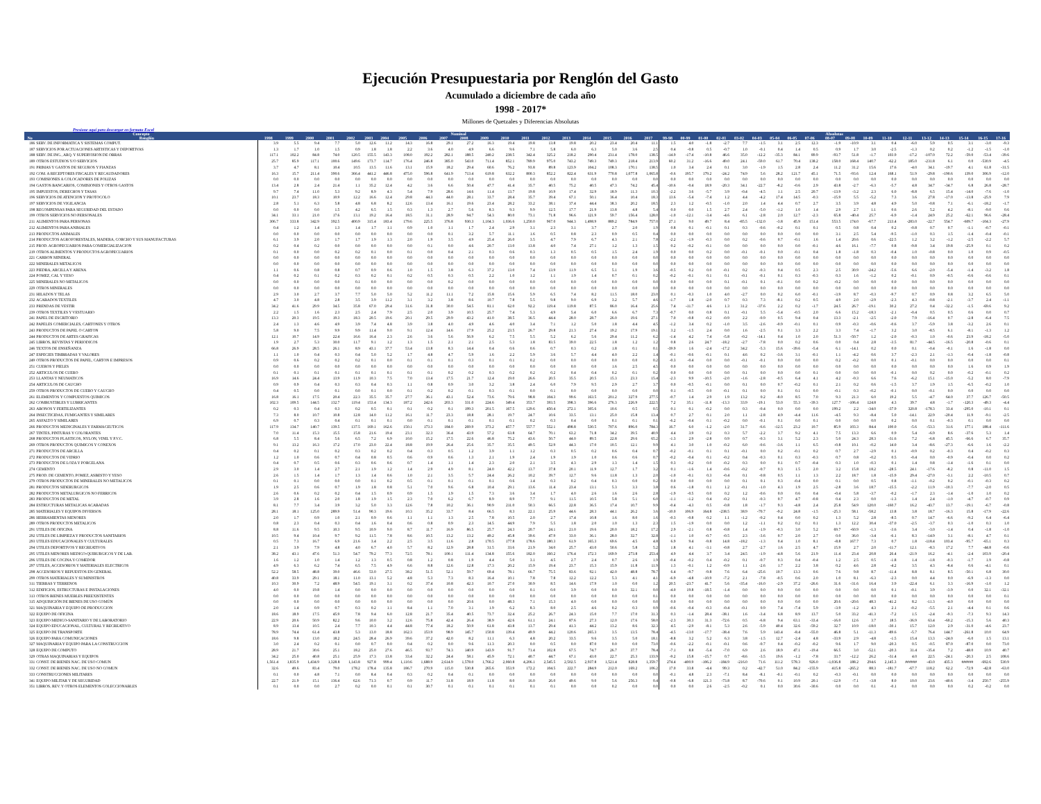Ejecución Presupuestaria por Renglón del Gasto
Acumulado a diciembre de cada año
1998 - 2017*
Millones de Quetzales y Diferencias Absolutas
Presione aquí para descargar en formato Excel
| Concepto | | Nominal | | | | | | | | | | | | | | | | | | | | Absolutas | | | | | | | | | | | | | | | | | | |
| --- | --- | --- | --- | --- | --- | --- | --- | --- | --- | --- | --- | --- | --- | --- | --- | --- | --- | --- | --- | --- | --- | --- | --- | --- | --- | --- | --- | --- | --- | --- | --- | --- | --- | --- | --- | --- | --- | --- | --- | --- |
| No | Renglón | 1998 | 1999 | 2000 | 2001 | 2002 | 2003 | 2004 | 2005 | 2006 | 2007 | 2008 | 2009 | 2010 | 2011 | 2012 | 2013 | 2014 | 2015 | 2016 | 2017 | 99-98 | 00-99 | 01-00 | 02-01 | 03-02 | 04-03 | 05-04 | 06-05 | 07-06 | 08-07 | 09-08 | 10-09 | 11-10 | 12-11 | 13-12 | 14-13 | 15-14 | 16-15 | 17-16 |
| 186 | SERV. DE INFORMATICA Y SISTEMAS COMPUT. | 3.9 | 5.5 | 9.4 | 7.7 | 5.0 | 12.6 | 11.2 | 14.3 | 16.8 | 29.1 | 27.2 | 16.3 | 19.4 | 19.8 | 13.8 | 19.8 | 20.2 | 23.4 | 20.4 | 11.1 | 1.5 | 4.0 | -1.8 | -2.7 | 7.7 | -1.5 | 3.1 | 2.5 | 12.3 | -1.9 | -10.9 | 3.1 | 0.4 | -6.0 | 5.9 | 0.5 | 3.1 | -3.0 | -9.3 |
| 187 | SERVICIOS POR ACTUACIONES ARTISTICAS Y DEPORTIVAS | 1.3 | 1.7 | 1.0 | 1.5 | 0.9 | 1.8 | 1.8 | 2.2 | 3.6 | 4.0 | 4.9 | 6.6 | 9.6 | 7.1 | 5.8 | 6.0 | 6.3 | 5.0 | 3.6 | 2.5 | 0.4 | -0.8 | 0.5 | -0.7 | 1.0 | -0.1 | 0.4 | 1.4 | 0.5 | 0.9 | 1.7 | 3.0 | -2.5 | -1.3 | 0.2 | 0.2 | -1.2 | -1.5 | -1.0 |
| 188 | SERV. DE ING., ARQ. Y SUPERVISION DE OBRAS | 117.1 | 102.2 | 84.8 | 74.0 | 120.5 | 155.5 | 143.3 | 108.0 | 192.2 | 282.1 | 188.5 | 240.2 | 238.5 | 342.4 | 325.2 | 218.2 | 290.4 | 231.4 | 178.0 | 138.5 | -14.9 | -17.4 | -10.8 | 46.6 | 35.0 | -12.2 | -35.3 | 84.1 | 89.9 | -93.7 | 51.8 | -1.7 | 103.9 | -17.2 | -107.0 | 72.2 | -59.0 | -53.4 | -39.6 |
| 189 | OTROS ESTUDIOS Y/O SERVICIOS | 25.7 | 85.9 | 117.1 | 100.6 | 149.6 | 173.7 | 114.7 | 176.4 | 246.8 | 385.0 | 543.0 | 711.4 | 852.1 | 789.9 | 975.0 | 743.2 | 749.3 | 749.3 | 218.4 | 213.9 | 60.2 | 31.2 | -16.6 | 49.0 | 24.1 | -59.0 | 61.7 | 70.4 | 138.2 | 158.0 | 168.4 | 140.7 | -62.2 | 185.0 | -231.8 | 6.1 | 0.0 | -530.9 | -4.5 |
| 191 | PRIMAS Y GASTOS DE SEGUROS Y FIANZAS | 3.7 | 4.7 | 8.1 | 10.4 | 10.5 | 13.5 | 11.6 | 13.1 | 15.9 | 18.2 | 29.4 | 60.6 | 76.2 | 93.8 | 89.8 | 123.9 | 104.2 | 108.3 | 170.1 | 138.5 | 1.0 | 3.4 | 2.4 | 0.1 | 3.0 | -1.9 | 1.5 | 2.8 | 2.4 | 11.2 | 31.2 | 15.6 | 17.6 | -4.0 | 34.1 | -19.7 | 4.1 | 61.8 | -31.5 |
| 192 | COM. A RECEPTORES FISCALES Y RECAUDADORES | 16.3 | 15.7 | 211.4 | 390.6 | 366.4 | 441.2 | 446.8 | 475.0 | 596.8 | 641.9 | 713.4 | 619.8 | 632.2 | 800.3 | 852.2 | 822.4 | 631.9 | 770.8 | 1,077.8 | 1,065.8 | -0.6 | 195.7 | 179.2 | -24.2 | 74.9 | 5.6 | 28.2 | 121.7 | 45.1 | 71.5 | -93.6 | 12.4 | 168.1 | 51.9 | -29.8 | -190.6 | 139.0 | 306.9 | -12.0 |
| 193 | COMISIONES A COLOCADORES DE POLIZAS | 0.0 | 0.0 | 0.0 | 0.0 | 0.0 | 0.0 | 0.0 | 0.0 | 0.0 | 0.0 | 0.0 | 0.0 | 0.0 | 0.0 | 0.0 | 0.0 | 0.0 | 0.0 | 0.0 | 0.0 | 0.0 | 0.0 | 0.0 | 0.0 | 0.0 | 0.0 | 0.0 | 0.0 | 0.0 | 0.0 | 0.0 | 0.0 | 0.0 | 0.0 | 0.0 | 0.0 | 0.0 | 0.0 | 0.0 |
| 194 | GASTOS BANCARIOS, COMISIONES Y OTROS GASTOS | 13.4 | 2.8 | 2.4 | 21.4 | 1.1 | 35.2 | 12.4 | 4.2 | 3.6 | 6.6 | 50.4 | 47.7 | 41.4 | 35.7 | 40.5 | 75.2 | 40.5 | 47.3 | 74.2 | 45.4 | -10.6 | -0.4 | 18.9 | -20.3 | 34.1 | -22.7 | -8.2 | -0.6 | 2.9 | 43.8 | -2.7 | -6.3 | -5.7 | 4.8 | 34.7 | -34.7 | 6.8 | 26.8 | -28.7 |
| 195 | IMPUESTOS, DERECHOS Y TASAS | 9.7 | 7.4 | 11.0 | 5.3 | 9.2 | 8.9 | 4.3 | 5.4 | 7.9 | 28.6 | 14.6 | 11.4 | 13.7 | 19.8 | 10.9 | 17.4 | 32.9 | 18.9 | 11.3 | 10.3 | -2.2 | 3.6 | -5.7 | 3.9 | -0.4 | -4.5 | 1.1 | 2.5 | 20.7 | -13.9 | -3.2 | 2.3 | 6.0 | -8.8 | 6.5 | 15.4 | -14.0 | -7.6 | -1.0 |
| 196 | SERVICIOS DE ATENCION Y PROTOCOLO | 10.1 | 23.7 | 18.3 | 10.9 | 12.2 | 16.6 | 12.4 | 29.8 | 44.3 | 44.0 | 28.1 | 33.7 | 28.4 | 35.7 | 39.4 | 67.1 | 50.1 | 36.4 | 10.4 | 18.3 | 13.6 | -5.4 | -7.4 | 1.2 | 4.4 | -4.2 | 17.4 | 14.5 | -0.3 | -15.9 | 5.5 | -5.2 | 7.3 | 3.6 | 27.8 | -17.0 | -13.8 | -25.9 | 7.9 |
| 197 | SERVICIOS DE VIGILANCIA | 2.8 | 5.1 | 6.3 | 5.8 | 4.8 | 6.8 | 8.2 | 12.6 | 13.4 | 16.1 | 19.6 | 23.4 | 28.2 | 33.2 | 38.1 | 37.4 | 44.4 | 38.3 | 20.2 | 18.5 | 2.3 | 1.2 | -0.5 | -1.0 | 2.0 | 1.4 | 4.4 | 0.7 | 2.7 | 3.5 | 3.9 | 4.8 | 4.9 | 5.0 | -0.8 | 7.1 | -6.1 | -18.2 | -1.7 |
| 198 | RECOMPENSAS PARA SEGURIDAD DEL ESTADO | 0.0 | 0.0 | 0.0 | 1.5 | 4.2 | 6.5 | 1.5 | 0.3 | 1.3 | 2.7 | 5.6 | 8.3 | 9.3 | 9.9 | 12.5 | 17.7 | 21.9 | 13.8 | 4.8 | 5.4 | 0.0 | 0.0 | 1.5 | 2.7 | 2.4 | -5.0 | -1.2 | 1.0 | 1.4 | 2.9 | 2.7 | 1.1 | 0.6 | 2.6 | 5.2 | 4.2 | -8.1 | -9.0 | 0.6 |
| 199 | OTROS SERVICIOS NO PERSONALES | 34.1 | 33.1 | 21.0 | 17.6 | 13.1 | 19.2 | 16.4 | 18.5 | 31.1 | 28.9 | 94.7 | 54.3 | 80.0 | 73.1 | 71.8 | 96.6 | 121.9 | 59.7 | 156.4 | 128.0 | -1.0 | -12.1 | -3.4 | -4.6 | 6.1 | -2.8 | 2.0 | 12.7 | -2.3 | 65.8 | -40.4 | 25.7 | -6.9 | -1.4 | 24.9 | 25.2 | -62.1 | 96.6 | -28.4 |
| 211 | ALIMENTOS PARA PERSONAS | 306.7 | 333.8 | 342.9 | 392.5 | 400.9 | 315.4 | 183.4 | 179.6 | 225.5 | 376.8 | 930.3 | 1,104.3 | 1,036.6 | 1,250.0 | 967.0 | 944.3 | 1,498.9 | 889.2 | 784.9 | 757.0 | 27.1 | 9.0 | 49.7 | 8.4 | -85.5 | -132.0 | -3.8 | 45.9 | 151.4 | 553.5 | 174.0 | -67.7 | 213.4 | -283.0 | -22.7 | 554.7 | -609.7 | -104.3 | -27.9 |
| 212 | ALIMENTOS PARA ANIMALES | 0.4 | 1.2 | 1.4 | 1.3 | 1.4 | 1.7 | 1.1 | 0.9 | 1.0 | 1.1 | 1.7 | 2.4 | 2.9 | 3.1 | 2.3 | 3.1 | 3.7 | 2.7 | 2.0 | 1.9 | 0.8 | 0.1 | -0.1 | 0.1 | 0.3 | -0.6 | -0.2 | 0.1 | 0.1 | 0.5 | 0.8 | 0.4 | 0.2 | -0.8 | 0.7 | 0.7 | -1.1 | -0.7 | -0.1 |
| 213 | PRODUCTOS ANIMALES | 0.0 | 0.0 | 0.0 | 0.0 | 0.0 | 0.0 | 0.0 | 0.0 | 0.0 | 0.1 | 3.2 | 5.7 | 11.1 | 1.6 | 0.5 | 0.8 | 2.3 | 0.9 | 0.5 | 0.4 | 0.0 | 0.0 | 0.0 | 0.0 | 0.0 | 0.0 | 0.0 | 0.0 | 0.0 | 3.1 | 2.5 | 5.4 | -9.5 | -1.0 | 0.3 | 1.5 | -1.4 | -0.4 | -0.1 |
| 214 | PRODUCTOS AGROFORESTALES, MADERA, CORCHO Y SUS MANUFACTURAS | 6.1 | 3.9 | 2.0 | 1.7 | 1.7 | 1.9 | 1.3 | 2.0 | 1.9 | 3.5 | 4.9 | 25.4 | 26.0 | 3.5 | 4.7 | 7.9 | 6.7 | 4.3 | 2.1 | 7.8 | -2.2 | -1.9 | -0.3 | 0.0 | 0.2 | -0.6 | 0.7 | -0.1 | 1.6 | 1.4 | 20.6 | 0.6 | -22.5 | 1.2 | 3.2 | -1.2 | -2.5 | -2.2 | 5.7 |
| 215 | PROD. AGROPECUARIOS PARA COMERCIALIZACION | 0.2 | 0.4 | 0.2 | 0.0 | 0.0 | 0.0 | 0.0 | 0.0 | 0.1 | 0.0 | 4.6 | 20.7 | 13.0 | 13.8 | 4.0 | 7.4 | 27.1 | 1.2 | 1.3 | 1.5 | 0.2 | -0.2 | -0.1 | 0.0 | 0.0 | 0.0 | 0.0 | 0.0 | -0.1 | 4.6 | 16.1 | -7.7 | 0.8 | -9.8 | 3.4 | 19.8 | -25.9 | 0.1 | 0.2 |
| 219 | OTROS ALIMENTOS Y PRODUCTOS AGROPECUARIOS | 0.1 | 0.0 | 0.0 | 0.2 | 0.2 | 0.1 | 0.0 | 0.1 | 0.0 | 0.4 | 2.1 | 0.3 | 0.6 | 0.3 | 1.3 | 0.5 | 0.5 | 1.5 | 2.4 | 1.9 | 0.0 | 0.0 | 0.2 | 0.0 | -0.1 | -0.1 | 0.0 | -0.1 | 0.4 | 1.8 | -1.8 | 0.3 | -0.4 | 1.0 | -0.8 | 0.0 | 1.0 | 0.9 | -0.5 |
| 221 | CARBON MINERAL | 0.0 | 0.0 | 0.0 | 0.0 | 0.0 | 0.0 | 0.0 | 0.0 | 0.0 | 0.0 | 0.0 | 0.0 | 0.0 | 0.0 | 0.0 | 0.0 | 0.0 | 0.0 | 0.0 | 0.0 | 0.0 | 0.0 | 0.0 | 0.0 | 0.0 | 0.0 | 0.0 | 0.0 | 0.0 | 0.0 | 0.0 | 0.0 | 0.0 | 0.0 | 0.0 | 0.0 | 0.0 | 0.0 | 0.0 |
| 222 | MINERALES METALICOS | 0.0 | 0.0 | 0.0 | 0.0 | 0.0 | 0.0 | 0.0 | 0.0 | 0.0 | 0.0 | 0.0 | 0.0 | 0.0 | 0.0 | 0.0 | 0.0 | 0.0 | 0.0 | 0.0 | 0.0 | 0.0 | 0.0 | 0.0 | 0.0 | 0.0 | 0.0 | 0.0 | 0.0 | 0.0 | 0.0 | 0.0 | 0.0 | 0.0 | 0.0 | 0.0 | 0.0 | 0.0 | 0.0 | 0.0 |
| 223 | PIEDRA, ARCILLA Y ARENA | 1.1 | 0.6 | 0.8 | 0.8 | 0.7 | 0.9 | 0.6 | 1.0 | 1.5 | 3.8 | 6.3 | 37.2 | 13.0 | 7.4 | 13.9 | 11.9 | 6.5 | 5.1 | 1.9 | 3.6 | -0.5 | 0.2 | 0.0 | -0.1 | 0.2 | -0.3 | 0.4 | 0.5 | 2.3 | 2.5 | 30.9 | -24.2 | -5.6 | 6.6 | -2.0 | -5.4 | -1.4 | -3.2 | 1.8 |
| 224 | POMEZ, CAL Y YESO | 0.4 | 0.2 | 0.1 | 0.2 | 0.3 | 0.2 | 0.1 | 0.2 | 0.5 | 0.3 | 0.5 | 2.2 | 1.0 | 1.2 | 1.1 | 1.9 | 1.4 | 0.7 | 0.1 | 0.2 | -0.2 | -0.1 | 0.1 | 0.1 | -0.1 | -0.1 | 0.1 | 0.3 | -0.3 | 0.3 | 1.6 | -1.2 | 0.2 | -0.1 | 0.9 | -0.5 | -0.6 | -0.6 | 0.1 |
| 225 | MINERALES NO METALICOS | 0.0 | 0.0 | 0.0 | 0.0 | 0.1 | 0.0 | 0.0 | 0.0 | 0.0 | 0.2 | 0.0 | 0.0 | 0.0 | 0.0 | 0.0 | 0.0 | 0.0 | 0.0 | 0.0 | 0.0 | 0.0 | 0.0 | 0.0 | 0.1 | -0.1 | 0.1 | -0.1 | 0.0 | 0.2 | -0.2 | 0.0 | 0.0 | 0.0 | 0.0 | 0.0 | 0.0 | 0.0 | 0.0 | 0.0 |
| 229 | OTROS MINERALES | 0.0 | 0.0 | 0.0 | 0.0 | 0.0 | 0.0 | 0.0 | 0.0 | 0.0 | 0.0 | 0.0 | 0.0 | 0.0 | 0.0 | 0.0 | 0.0 | 0.0 | 0.0 | 0.0 | 0.0 | 0.0 | 0.0 | 0.0 | 0.0 | 0.0 | 0.0 | 0.0 | 0.0 | 0.0 | 0.0 | 0.0 | 0.0 | 0.0 | 0.0 | 0.0 | 0.0 | 0.0 | 0.0 | 0.0 |
| 231 | HILADOS Y TELAS | 2.9 | 3.0 | 2.7 | 3.7 | 7.7 | 5.0 | 5.0 | 5.2 | 11.2 | 11.1 | 7.2 | 15.8 | 15.6 | 5.9 | 6.5 | 7.4 | 8.2 | 11.5 | 18.0 | 23.0 | 0.1 | -0.3 | 1.0 | 4.0 | -2.7 | 0.0 | 0.2 | 6.0 | -0.1 | -3.9 | 8.7 | -0.3 | -9.7 | 0.7 | 0.9 | 0.8 | 3.2 | 6.5 | 5.0 |
| 232 | ACABADOS TEXTILES | 4.7 | 3.0 | 4.8 | 2.8 | 3.5 | 3.9 | 11.2 | 3.1 | 3.2 | 3.8 | 8.6 | 10.7 | 7.8 | 5.5 | 9.8 | 9.0 | 6.9 | 3.2 | 5.7 | 4.6 | -1.7 | 1.8 | -2.0 | 0.7 | 0.3 | 7.3 | -8.1 | 0.2 | 0.5 | 4.9 | 2.0 | -2.9 | -2.3 | 4.3 | -0.8 | -2.1 | -3.7 | 2.4 | -1.1 |
| 233 | PRENDAS DE VESTIR | 34.2 | 41.6 | 29.9 | 34.5 | 35.8 | 67.0 | 29.4 | 31.6 | 31.8 | 30.0 | 54.5 | 81.1 | 62.0 | 92.2 | 119.4 | 119.8 | 87.5 | 86.0 | 16.4 | 25.6 | 7.4 | -11.7 | 4.6 | 1.3 | 31.2 | -37.6 | 2.2 | 0.2 | -1.7 | 24.5 | 26.7 | -19.1 | 30.2 | 27.2 | 0.4 | -32.2 | -1.5 | -69.6 | 9.2 |
| 239 | OTROS TEXTILES Y VESTUARIO | 2.2 | 1.5 | 1.6 | 2.3 | 2.5 | 2.4 | 7.9 | 2.5 | 2.0 | 3.9 | 10.5 | 25.7 | 7.4 | 5.3 | 4.9 | 5.4 | 6.0 | 6.6 | 6.7 | 7.3 | -0.7 | 0.0 | 0.8 | 0.1 | -0.1 | 5.5 | -5.4 | -0.5 | 2.0 | 6.6 | 15.2 | -18.3 | -2.1 | -0.4 | 0.5 | 0.5 | 0.6 | 0.0 | 0.7 |
| 241 | PAPEL DE ESCRITORIO | 13.3 | 20.3 | 19.5 | 19.3 | 18.3 | 20.5 | 19.6 | 20.1 | 29.5 | 29.9 | 43.2 | 41.0 | 38.5 | 36.5 | 44.4 | 28.0 | 28.7 | 26.0 | 19.6 | 27.1 | 7.0 | -0.8 | -0.2 | -0.9 | 2.2 | -0.9 | 0.5 | 9.4 | 0.4 | 13.3 | -2.1 | -2.5 | -2.0 | 7.9 | -16.4 | 0.7 | -2.8 | -6.4 | 7.5 |
| 242 | PAPELES COMERCIALES, CARTONES Y OTROS | 2.4 | 1.3 | 4.6 | 4.9 | 3.9 | 7.4 | 4.8 | 3.9 | 3.8 | 4.0 | 4.9 | 4.6 | 4.0 | 3.4 | 7.1 | 1.2 | 5.0 | 1.8 | 4.4 | 4.5 | -1.2 | 3.4 | 0.2 | -1.0 | 3.5 | -2.6 | -0.9 | -0.1 | 0.1 | 0.9 | -0.3 | -0.6 | -0.6 | 3.7 | -5.9 | 3.8 | -3.2 | 2.6 | 0.1 |
| 243 | PRODUCTOS DE PAPEL O CARTON | 5.8 | 9.0 | 7.5 | 9.9 | 9.9 | 11.4 | 9.0 | 9.1 | 12.4 | 14.6 | 17.9 | 25.2 | 23.5 | 26.7 | 29.8 | 21.3 | 27.4 | 19.2 | 17.9 | 19.1 | 3.2 | -1.5 | 2.4 | 0.0 | 1.6 | -2.5 | 0.1 | 3.3 | 2.2 | 3.3 | 7.4 | -1.7 | 3.2 | 3.0 | -8.5 | 6.1 | -8.1 | -1.3 | 1.2 |
| 244 | PRODUCTOS DE ARTES GRAFICAS | 12.1 | 10.7 | 14.9 | 22.4 | 16.6 | 16.4 | 2.3 | 2.6 | 3.6 | 5.6 | 56.9 | 6.2 | 7.5 | 5.5 | 5.2 | 6.2 | 5.6 | 29.4 | 11.2 | 6.2 | -1.4 | 4.2 | 7.4 | -5.8 | -0.2 | -14.1 | 0.4 | 1.0 | 2.0 | 51.3 | -50.7 | 1.2 | -2.0 | -0.3 | 1.0 | -0.6 | 23.9 | -18.2 | -5.0 |
| 245 | LIBROS, REVISTAS Y PERIODICOS | 1.9 | 2.7 | 5.3 | 30.0 | 11.7 | 9.1 | 1.2 | 1.3 | 1.5 | 2.1 | 2.1 | 2.5 | 5.3 | 1.8 | 83.5 | 39.0 | 22.5 | 1.8 | 1.2 | 1.2 | 0.8 | 2.6 | 24.7 | -18.2 | -2.7 | -7.8 | 0.0 | 0.2 | 0.6 | 0.0 | 0.4 | 2.8 | -3.5 | 81.7 | -44.5 | -16.5 | -20.8 | -0.6 | 0.1 |
| 246 | TEXTOS DE ENSEÑANZA | 66.8 | 26.9 | 28.5 | 26.1 | 8.9 | 43.1 | 37.7 | 53.4 | 13.8 | 8.3 | 14.4 | 0.4 | 0.6 | 0.6 | 0.7 | 0.3 | 0.2 | 1.8 | 0.1 | 0.1 | -39.9 | 1.6 | -2.4 | -17.2 | 34.2 | -5.3 | 15.6 | -39.6 | -5.4 | 6.1 | -14.1 | 0.2 | 0.0 | 0.1 | -0.4 | -0.1 | 1.6 | -1.8 | 0.0 |
| 247 | ESPECIES TIMBRADAS Y VALORES | 1.1 | 1.0 | 0.4 | 0.3 | 0.4 | 5.0 | 5.2 | 1.7 | 4.8 | 4.7 | 5.9 | 1.6 | 2.2 | 5.9 | 3.6 | 5.7 | 4.4 | 4.0 | 2.2 | 1.4 | -0.1 | -0.6 | -0.1 | 0.1 | 4.6 | 0.2 | -3.6 | 3.1 | -0.1 | 1.1 | -4.2 | 0.6 | 3.7 | -2.3 | 2.1 | -1.3 | -0.4 | -1.8 | -0.8 |
| 249 | OTROS PRODUCTOS DE PAPEL, CARTON E IMPRESOS | 0.9 | 0.6 | 0.2 | 0.2 | 0.2 | 0.1 | 0.0 | 0.1 | 0.1 | 0.1 | 0.3 | 0.1 | 0.1 | 0.2 | 0.0 | 0.0 | 0.0 | 0.0 | 0.0 | 0.2 | -0.3 | -0.4 | 0.0 | 0.0 | -0.1 | -0.1 | 0.0 | 0.0 | 0.0 | 0.2 | -0.2 | 0.0 | 0.1 | -0.1 | 0.0 | 0.0 | 0.0 | 0.0 | 0.1 |
| 251 | CUEROS Y PIELES | 0.0 | 0.0 | 0.0 | 0.0 | 0.0 | 0.0 | 0.0 | 0.0 | 0.0 | 0.0 | 0.0 | 0.0 | 0.0 | 0.0 | 0.0 | 0.0 | 0.0 | 1.6 | 2.5 | 4.5 | 0.0 | 0.0 | 0.0 | 0.0 | 0.0 | 0.0 | 0.0 | 0.0 | 0.0 | 0.0 | 0.0 | 0.0 | 0.0 | 0.0 | 0.0 | 0.0 | 1.6 | 0.9 | 1.9 |
| 252 | ARTICULOS DE CUERO | 0.1 | 0.1 | 0.1 | 0.1 | 0.1 | 0.1 | 0.1 | 0.1 | 0.1 | 0.2 | 0.2 | 0.3 | 0.2 | 0.2 | 0.2 | 0.4 | 0.4 | 0.2 | 0.1 | 0.2 | 0.0 | 0.0 | 0.0 | 0.0 | 0.1 | 0.0 | 0.0 | 0.0 | 0.1 | 0.0 | 0.0 | 0.0 | -0.1 | 0.0 | 0.2 | 0.0 | -0.2 | -0.1 | 0.2 |
| 253 | LLANTAS Y NEUMATICOS | 16.9 | 14.6 | 24.4 | 13.9 | 11.9 | 10.3 | 7.5 | 7.0 | 13.4 | 17.5 | 21.7 | 12.4 | 19.0 | 26.6 | 20.5 | 35.5 | 20.5 | 15.3 | 23.3 | 15.4 | -2.3 | 9.9 | -10.5 | -2.0 | -1.6 | -2.8 | -0.5 | 6.4 | 4.1 | 4.2 | -9.3 | 6.6 | 7.6 | -6.2 | 15.1 | -15.0 | -5.2 | 8.0 | -7.9 |
| 254 | ARTICULOS DE CAUCHO | 0.9 | 0.9 | 0.4 | 0.3 | 0.3 | 0.4 | 0.3 | 1.1 | 0.8 | 0.9 | 3.0 | 3.2 | 3.8 | 2.4 | 6.0 | 7.9 | 9.5 | 2.9 | 2.7 | 3.7 | 0.0 | -0.5 | -0.1 | 0.0 | 0.1 | 0.0 | 0.7 | -0.2 | 0.1 | 2.1 | 0.2 | 0.6 | -1.5 | 3.7 | 1.9 | 1.5 | -6.5 | -0.2 | 1.0 |
| 259 | OTROS PRODUCTOS DE CUERO Y CAUCHO | 0.4 | 0.5 | 0.0 | 0.1 | 0.0 | 0.1 | 0.0 | 0.1 | 0.2 | 0.2 | 0.1 | 0.3 | 0.1 | 0.0 | 0.1 | 0.0 | 0.0 | 0.0 | 0.0 | 0.0 | 0.1 | -0.5 | 0.0 | -0.1 | 0.1 | 0.0 | 0.1 | 0.1 | 0.0 | -0.1 | 0.3 | -0.2 | -0.1 | 0.0 | -0.1 | 0.0 | 0.0 | 0.0 | 0.0 |
| 261 | ELEMENTOS Y COMPUESTOS QUIMICOS | 16.8 | 16.1 | 17.5 | 20.4 | 22.3 | 35.5 | 35.7 | 27.7 | 36.1 | 43.1 | 52.4 | 73.6 | 79.6 | 98.8 | 104.3 | 99.6 | 163.5 | 201.2 | 327.9 | 277.5 | -0.7 | 1.4 | 2.9 | 1.9 | 13.2 | 0.2 | -8.0 | 8.5 | 7.0 | 9.3 | 21.3 | 6.0 | 19.2 | 5.5 | -4.7 | 64.0 | 37.7 | 126.7 | -50.5 |
| 262 | COMBUSTIBLES Y LUBRICANTES | 102.3 | 109.5 | 144.5 | 132.7 | 119.4 | 153.4 | 134.3 | 187.2 | 242.6 | 203.3 | 331.0 | 224.6 | 349.4 | 353.7 | 393.5 | 398.3 | 396.6 | 276.3 | 226.9 | 222.5 | 7.2 | 35.1 | -11.8 | -13.3 | 33.9 | -19.1 | 53.0 | 55.3 | -39.3 | 127.7 | -106.4 | 124.8 | 4.3 | 39.7 | 4.8 | -1.7 | -120.3 | -49.3 | -4.4 |
| 263 | ABONOS Y FERTILIZANTES | 0.2 | 0.3 | 0.4 | 0.3 | 0.2 | 0.5 | 0.1 | 0.1 | 0.2 | 0.1 | 199.3 | 201.5 | 167.5 | 129.6 | 450.4 | 272.1 | 305.6 | 10.6 | 0.5 | 0.5 | 0.1 | 0.1 | -0.2 | 0.0 | 0.3 | -0.4 | 0.0 | 0.0 | 0.0 | 199.2 | 2.2 | -34.0 | -37.9 | 320.8 | -178.3 | 33.4 | -295.0 | -10.1 | 0.1 |
| 264 | INSECTICIDAS, FUMIGANTES Y SIMILARES | 7.3 | 8.0 | 10.7 | 10.8 | 12.8 | 14.0 | 11.2 | 16.1 | 11.7 | 23.3 | 18.8 | 28.1 | 19.7 | 24.7 | 10.6 | 33.5 | 13.1 | 25.0 | 15.8 | 13.4 | 0.7 | 2.7 | 0.1 | 2.0 | 1.1 | -2.8 | 4.9 | -4.4 | 11.6 | -4.5 | 9.3 | -8.4 | 5.0 | -14.1 | 22.9 | -20.4 | 11.9 | -9.1 | -2.5 |
| 265 | ASFALTO Y SIMILARES | 6.9 | 0.7 | 0.3 | 0.4 | 0.1 | 0.1 | 0.1 | 0.0 | 0.1 | 0.1 | 0.1 | 0.1 | 0.1 | 0.2 | 0.3 | 0.4 | 0.0 | 0.1 | 0.1 | 0.1 | -6.2 | -0.4 | 0.1 | -0.2 | 0.0 | -0.1 | 0.1 | 0.0 | 0.1 | 0.0 | 0.0 | 0.0 | 0.2 | 0.0 | 0.1 | -0.3 | 0.1 | 0.0 | 0.0 |
| 266 | PRODUCTOS MEDICINALES Y FARMACEUTICOS | 117.9 | 134.7 | 140.7 | 139.5 | 137.5 | 169.1 | 162.6 | 150.1 | 173.3 | 184.0 | 269.9 | 373.2 | 457.7 | 557.7 | 552.1 | 498.8 | 530.5 | 707.6 | 896.0 | 784.3 | 16.7 | 6.0 | -1.2 | -2.0 | 31.7 | -6.6 | -12.5 | 23.2 | 10.7 | 85.9 | 103.3 | 84.4 | 100.0 | -5.6 | -53.3 | 31.6 | 177.1 | 188.4 | -111.6 |
| 267 | TINTES, PINTURAS Y COLORANTES | 7.0 | 11.4 | 15.3 | 15.5 | 15.8 | 21.6 | 19.4 | 23.1 | 32.3 | 36.4 | 43.9 | 57.2 | 63.8 | 64.7 | 70.1 | 63.2 | 71.8 | 34.2 | 39.5 | 40.9 | 4.4 | 3.9 | 0.2 | 0.3 | 5.7 | -2.2 | 3.7 | 9.2 | 4.1 | 7.5 | 13.3 | 6.6 | 0.9 | 5.4 | -6.9 | 8.6 | -37.6 | 5.3 | 1.4 |
| 268 | PRODUCTOS PLASTICOS, NYLON, VINIL Y P.V.C. | 6.8 | 5.5 | 8.4 | 5.6 | 6.5 | 7.2 | 6.9 | 10.0 | 15.2 | 17.5 | 22.6 | 46.8 | 75.2 | 43.6 | 50.7 | 44.0 | 89.5 | 22.8 | 29.6 | 65.2 | -1.3 | 2.9 | -2.8 | 0.9 | 0.7 | -0.3 | 3.1 | 5.2 | 2.3 | 5.0 | 24.3 | 28.3 | -31.6 | 7.2 | -6.8 | 45.5 | -66.6 | 6.7 | 35.7 |
| 269 | OTROS PRODUCTOS QUIMICOS Y CONEXOS | 9.1 | 13.2 | 16.3 | 17.2 | 17.0 | 23.0 | 22.4 | 18.8 | 19.9 | 26.4 | 25.6 | 35.7 | 35.5 | 49.5 | 52.9 | 44.3 | 17.0 | 10.5 | 12.1 | 9.9 | 4.1 | 3.0 | 1.0 | -0.2 | 6.0 | -0.6 | -3.6 | 1.1 | 6.5 | -0.8 | 10.1 | -0.2 | 14.0 | 3.4 | -8.6 | -27.3 | -6.6 | 1.6 | -2.2 |
| 271 | PRODUCTOS DE ARCILLA | 0.4 | 0.2 | 0.1 | 0.2 | 0.3 | 0.2 | 0.2 | 0.4 | 0.3 | 0.5 | 1.2 | 3.9 | 1.1 | 1.2 | 0.3 | 0.5 | 0.2 | 0.6 | 0.4 | 0.7 | -0.2 | -0.1 | 0.1 | 0.1 | -0.1 | 0.0 | 0.2 | -0.1 | 0.2 | 0.7 | 2.7 | -2.9 | 0.1 | -0.9 | 0.2 | -0.3 | 0.4 | -0.2 | 0.3 |
| 272 | PRODUCTOS DE VIDRIO | 1.2 | 1.0 | 0.6 | 0.7 | 0.4 | 0.8 | 0.5 | 0.6 | 0.9 | 0.6 | 1.3 | 2.1 | 1.9 | 2.4 | 1.9 | 1.9 | 1.0 | 0.6 | 0.6 | 0.7 | -0.2 | -0.4 | 0.1 | -0.2 | 0.4 | -0.3 | 0.1 | 0.3 | -0.3 | 0.7 | 0.8 | -0.2 | 0.5 | -0.4 | 0.0 | -0.9 | -0.4 | 0.0 | 0.2 |
| 273 | PRODUCTOS DE LOZA Y PORCELANA | 0.4 | 0.7 | 0.5 | 0.6 | 0.3 | 0.6 | 0.6 | 0.7 | 1.4 | 1.1 | 1.4 | 2.3 | 2.0 | 2.1 | 3.5 | 4.3 | 2.9 | 1.3 | 1.4 | 1.5 | 0.3 | -0.2 | 0.0 | -0.2 | 0.3 | 0.0 | 0.1 | 0.7 | -0.4 | 0.3 | 1.0 | -0.3 | 0.1 | 1.4 | 0.8 | -1.4 | -1.6 | 0.1 | 0.0 |
| 274 | CEMENTO | 2.9 | 3.0 | 1.4 | 2.7 | 2.1 | 1.9 | 1.2 | 1.4 | 2.9 | 4.9 | 8.1 | 24.0 | 42.2 | 13.7 | 37.8 | 20.1 | 11.9 | 12.7 | 1.7 | 3.2 | 0.1 | -1.6 | 1.4 | -0.6 | -0.2 | -0.7 | 0.3 | 1.5 | 2.0 | 3.2 | 15.8 | 18.2 | -28.5 | 24.1 | -17.6 | -8.2 | 0.8 | -11.0 | 1.5 |
| 275 | PROD. DE CEMENTO, POMEZ, ASBESTO Y YESO | 2.6 | 1.5 | 1.4 | 1.7 | 1.3 | 1.4 | 0.6 | 1.0 | 2.1 | 3.5 | 5.7 | 24.4 | 26.2 | 10.2 | 39.7 | 12.7 | 9.6 | 11.8 | 1.3 | 2.0 | -1.0 | -0.1 | 0.3 | -0.4 | 0.1 | -0.8 | 0.5 | 1.1 | 1.3 | 2.2 | 18.7 | 1.8 | -15.9 | 29.4 | -27.0 | -3.1 | 2.2 | -10.5 | 0.7 |
| 279 | OTROS PRODUCTOS DE MINERALES NO METALICOS | 0.1 | 0.1 | 0.0 | 0.0 | 0.0 | 0.1 | 0.2 | 0.5 | 0.1 | 0.1 | 0.1 | 0.1 | 0.6 | 1.4 | 0.3 | 0.2 | 0.4 | 0.3 | 0.0 | 0.2 | 0.0 | 0.0 | 0.0 | 0.0 | 0.1 | 0.1 | 0.3 | -0.4 | 0.0 | 0.1 | 0.0 | 0.5 | 0.8 | -1.1 | -0.2 | 0.2 | -0.1 | -0.3 | 0.2 |
| 281 | PRODUCTOS SIDERURGICOS | 1.9 | 2.5 | 0.6 | 0.7 | 1.9 | 1.8 | 0.8 | 5.1 | 7.0 | 9.6 | 6.8 | 10.4 | 29.1 | 13.6 | 11.4 | 23.4 | 13.1 | 5.3 | 3.3 | 3.8 | 0.6 | -1.8 | 0.1 | 1.2 | -0.1 | -1.0 | 4.3 | 1.9 | 2.5 | -2.8 | 3.6 | 18.7 | -15.5 | -2.2 | 11.9 | -10.3 | -7.7 | -2.0 | 0.5 |
| 282 | PRODUCTOS METALURGICOS NO FERRICOS | 2.6 | 0.6 | 0.2 | 0.2 | 0.4 | 1.5 | 0.9 | 0.9 | 1.5 | 1.9 | 1.5 | 7.3 | 3.6 | 3.4 | 1.7 | 4.0 | 2.6 | 1.6 | 2.6 | 2.8 | -1.9 | -0.5 | 0.0 | 0.2 | 1.2 | -0.6 | 0.0 | 0.6 | 0.4 | -0.4 | 5.8 | -3.7 | -0.2 | -1.7 | 2.3 | -1.4 | -1.0 | 1.0 | 0.2 |
| 283 | PRODUCTOS DE METAL | 3.9 | 2.8 | 1.6 | 2.0 | 1.8 | 1.9 | 1.5 | 2.3 | 7.0 | 6.2 | 6.7 | 8.9 | 8.9 | 7.7 | 9.1 | 11.5 | 10.5 | 5.8 | 5.1 | 6.0 | -1.1 | -1.2 | 0.4 | -0.2 | 0.1 | -0.3 | 0.7 | 4.7 | -0.8 | 0.4 | 2.3 | 0.0 | -1.3 | 1.4 | 2.4 | -1.0 | -4.7 | -0.7 | 0.9 |
| 284 | ESTRUCTURAS METALICAS ACABADAS | 8.1 | 7.7 | 3.4 | 3.9 | 3.2 | 5.0 | 3.3 | 12.6 | 7.8 | 10.2 | 36.1 | 90.9 | 211.0 | 50.3 | 66.5 | 22.8 | 36.5 | 17.4 | 10.7 | 9.9 | -0.4 | -4.3 | 0.5 | -0.8 | 1.8 | -1.7 | 9.3 | -4.8 | 2.4 | 25.8 | 54.9 | 120.0 | -160.7 | 16.2 | -43.7 | 13.7 | -19.1 | -6.7 | -0.8 |
| 285 | MATERIALES Y EQUIPOS DIVERSOS | 28.1 | 18.1 | 125.0 | 289.9 | 51.4 | 90.3 | 19.6 | 10.3 | 35.2 | 33.7 | 8.4 | 66.5 | 8.3 | 22.1 | 25.9 | 44.6 | 28.3 | 44.1 | 26.2 | 3.6 | -10.0 | 106.9 | 164.8 | -238.5 | 38.9 | -70.7 | -9.2 | 24.8 | -1.5 | -25.3 | 58.1 | -58.2 | 13.8 | 3.8 | 18.7 | -16.3 | 15.8 | -17.9 | -22.6 |
| 286 | HERRAMIENTAS MENORES | 2.0 | 1.7 | 0.9 | 1.0 | 2.1 | 0.9 | 0.6 | 1.1 | 1.1 | 1.3 | 2.5 | 7.8 | 10.5 | 2.0 | 2.7 | 17.4 | 10.8 | 1.6 | 8.0 | 1.6 | -0.3 | -0.8 | 0.2 | 1.1 | -1.2 | -0.2 | 0.4 | 0.0 | 0.2 | 1.3 | 5.2 | 2.8 | -8.5 | 0.7 | 14.7 | -6.6 | -9.2 | 6.4 | -6.4 |
| 289 | OTROS PRODUCTOS METALICOS | 0.8 | 2.3 | 0.4 | 0.3 | 0.4 | 1.6 | 0.4 | 0.6 | 0.8 | 0.9 | 2.3 | 14.5 | 44.9 | 7.9 | 5.5 | 1.8 | 2.0 | 1.0 | 1.3 | 2.3 | 1.5 | -1.9 | 0.0 | 0.0 | 1.2 | -1.1 | 0.2 | 0.2 | 0.1 | 1.3 | 12.2 | 30.4 | -37.0 | -2.5 | -3.7 | 0.3 | -1.0 | 0.3 | 1.0 |
| 291 | UTILES DE OFICINA | 8.8 | 11.6 | 9.5 | 10.3 | 9.5 | 10.9 | 9.0 | 8.7 | 11.7 | 16.9 | 86.5 | 25.7 | 24.3 | 20.7 | 24.1 | 21.0 | 19.6 | 20.0 | 18.2 | 17.2 | 2.9 | -2.1 | 0.8 | -0.8 | 1.4 | -1.9 | -0.3 | 3.0 | 5.2 | 69.7 | -60.9 | -1.3 | -3.6 | 3.4 | -3.0 | -1.4 | 0.4 | -1.8 | -1.0 |
| 292 | UTILES DE LIMPIEZA Y PRODUCTOS SANITARIOS | 10.5 | 9.4 | 10.4 | 9.7 | 9.2 | 11.5 | 7.8 | 8.6 | 10.5 | 13.2 | 13.2 | 49.2 | 45.8 | 39.6 | 47.9 | 33.0 | 36.1 | 28.0 | 32.7 | 32.8 | -1.1 | 1.0 | -0.7 | -0.5 | 2.3 | -3.6 | 0.7 | 2.0 | 2.7 | 0.0 | 36.0 | -3.4 | -6.1 | 8.3 | -14.9 | 3.1 | -8.1 | 4.7 | 0.1 |
| 293 | UTILES EDUCACIONALES Y CULTURALES | 0.5 | 7.3 | 16.7 | 6.9 | 21.6 | 3.4 | 2.2 | 2.5 | 3.5 | 11.6 | 2.8 | 170.5 | 177.8 | 178.6 | 180.3 | 61.9 | 165.3 | 69.6 | 4.5 | 4.8 | 6.9 | 9.4 | -9.8 | 14.8 | -18.2 | -1.3 | 0.4 | 1.0 | 8.1 | -8.8 | 167.7 | 7.3 | 0.7 | 1.8 | -118.4 | 103.4 | -95.7 | -65.1 | 0.3 |
| 294 | UTILES DEPORTIVOS Y RECREATIVOS | 2.1 | 3.9 | 7.9 | 4.8 | 4.0 | 6.7 | 4.0 | 5.7 | 8.2 | 12.9 | 28.8 | 31.5 | 33.6 | 21.9 | 34.0 | 25.7 | 43.0 | 50.6 | 5.8 | 5.2 | 1.8 | 4.1 | -3.1 | -0.8 | 2.7 | -2.7 | 1.6 | 2.5 | 4.7 | 15.9 | 2.7 | 2.0 | -11.7 | 12.1 | -8.3 | 17.2 | 7.7 | -44.8 | -0.6 |
| 295 | UTILES MENORES MEDICO-QUIRURGICOS Y DE LAB. | 38.2 | 43.1 | 47.6 | 51.3 | 54.7 | 79.2 | 77.3 | 72.5 | 78.1 | 100.1 | 111.4 | 134.8 | 155.6 | 182.0 | 160.2 | 176.4 | 172.3 | 169.9 | 273.8 | 253.4 | 4.9 | 4.4 | 3.7 | 3.4 | 24.5 | -1.9 | -4.8 | 5.6 | 21.9 | 11.4 | 23.4 | 20.8 | 26.4 | -21.9 | 16.2 | -4.1 | -2.4 | 103.9 | -20.4 |
| 296 | UTILES DE COCINA Y COMEDOR | 1.6 | 1.2 | 1.0 | 1.4 | 1.2 | 1.3 | 0.5 | 0.8 | 1.2 | 0.8 | 1.9 | 4.4 | 5.0 | 3.1 | 4.5 | 2.7 | 2.4 | 0.7 | 2.6 | 1.9 | -0.4 | -0.2 | 0.4 | -0.2 | 0.1 | -0.7 | 0.3 | 0.4 | -0.4 | 1.2 | 2.5 | 0.5 | -1.8 | 1.4 | -1.8 | -0.3 | -1.7 | 1.9 | -0.8 |
| 297 | UTILES, ACCESORIOS Y MATERIALES ELECTRICOS | 4.9 | 6.3 | 6.2 | 7.4 | 6.5 | 7.5 | 4.9 | 6.6 | 8.8 | 12.6 | 12.8 | 17.3 | 20.2 | 15.9 | 19.4 | 23.7 | 15.3 | 15.9 | 11.8 | 11.9 | 1.3 | -0.1 | 1.2 | -0.9 | 1.1 | -2.6 | 1.7 | 2.2 | 3.8 | 0.2 | 4.6 | 2.8 | -4.2 | 3.5 | 4.3 | -8.4 | 0.6 | -4.1 | 0.1 |
| 298 | ACCESORIOS Y REPUESTOS EN GENERAL | 52.2 | 58.5 | 48.8 | 39.0 | 46.6 | 53.0 | 27.5 | 38.2 | 51.5 | 52.1 | 59.7 | 69.4 | 78.1 | 66.7 | 75.5 | 83.6 | 92.1 | 42.0 | 48.8 | 78.7 | 6.4 | -9.7 | -9.8 | 7.6 | 6.4 | -25.6 | 10.7 | 13.3 | 0.6 | 7.6 | 9.8 | 8.7 | -11.4 | 8.8 | 8.1 | 8.5 | -50.1 | 6.8 | 30.0 |
| 299 | OTROS MATERIALES Y SUMINISTROS | 40.8 | 33.9 | 29.1 | 18.1 | 11.0 | 13.1 | 5.2 | 4.8 | 5.3 | 7.3 | 8.3 | 16.4 | 10.1 | 7.8 | 7.8 | 12.2 | 12.2 | 5.3 | 4.1 | 4.1 | -6.9 | -4.8 | -10.9 | -7.2 | 2.1 | -7.8 | -0.5 | 0.6 | 2.0 | 1.0 | 8.1 | -6.3 | -2.3 | 0.0 | 4.4 | 0.0 | -6.9 | -1.3 | 0.0 |
| 311 | TIERRAS Y TERRENOS | 10.3 | 30.9 | 7.2 | 48.9 | 54.5 | 19.1 | 3.1 | 0.2 | 37.4 | 10.8 | 42.3 | 10.7 | 27.0 | 30.9 | 8.5 | 14.6 | 17.9 | 1.0 | 0.0 | 1.2 | 20.5 | -23.7 | 41.7 | 5.6 | -35.4 | -16.0 | -2.9 | 37.2 | -26.6 | 31.6 | -31.6 | 16.4 | 3.9 | -22.4 | 6.1 | 3.3 | -16.9 | -1.0 | 1.2 |
| 312 | EDIFICIOS, ESTRUCTURAS E INSTALACIONES | 4.0 | 0.0 | 19.8 | 1.4 | 0.0 | 0.0 | 0.0 | 0.0 | 0.0 | 0.0 | 0.0 | 0.0 | 0.0 | 0.1 | 0.0 | 3.9 | 0.0 | 0.0 | 32.1 | 0.0 | -4.0 | 19.8 | -18.5 | -1.4 | 0.0 | 0.0 | 0.0 | 0.0 | 0.0 | 0.0 | 0.0 | 0.0 | 0.1 | -0.1 | 3.9 | -3.9 | 0.0 | 32.1 | -32.1 |
| 313 | OTROS BIENES MUEBLES PREEXISTENTES | 0.0 | 0.0 | 0.0 | 0.0 | 0.0 | 0.0 | 0.0 | 0.0 | 0.0 | 0.0 | 0.0 | 0.0 | 0.0 | 0.0 | 0.0 | 0.0 | 0.0 | 0.0 | 0.0 | 0.1 | 0.0 | 0.0 | 0.0 | 0.0 | 0.0 | 0.0 | 0.0 | 0.0 | 0.0 | 0.0 | 0.0 | 0.0 | 0.0 | 0.0 | 0.0 | 0.0 | 0.0 | 0.0 | 0.1 |
| 315 | ADQUISICIÓN DE BIENES DE USO COMÚN | 0.0 | 0.0 | 0.0 | 0.0 | 0.0 | 0.0 | 0.0 | 0.0 | 0.0 | 0.0 | 20.6 | 0.0 | 48.3 | 7.1 | 15.3 | 4.0 | 0.0 | 0.0 | 0.0 | 0.0 | 0.0 | 0.0 | 0.0 | 0.0 | 0.0 | 0.0 | 0.0 | 0.0 | 0.0 | 20.6 | -20.6 | 48.3 | -41.2 | 8.2 | -11.3 | -4.0 | 0.0 | 0.0 | 0.0 |
| 321 | MAQUINARIA Y EQUIPO DE PRODUCCION | 2.0 | 1.4 | 0.9 | 0.7 | 0.3 | 0.2 | 1.1 | 8.4 | 1.1 | 7.0 | 3.1 | 1.9 | 6.2 | 8.3 | 8.0 | 2.5 | 4.6 | 0.2 | 0.3 | 0.9 | -0.6 | -0.4 | -0.3 | -0.4 | -0.1 | 0.9 | 7.4 | -7.4 | 5.9 | -3.9 | -1.2 | 4.3 | 2.1 | -0.2 | -5.5 | 2.1 | -4.4 | 0.1 | 0.6 |
| 322 | EQUIPO DE OFICINA | 18.6 | 18.9 | 17.5 | 45.9 | 7.8 | 9.4 | 6.0 | 12.8 | 21.7 | 35.4 | 40.5 | 73.7 | 32.4 | 25.2 | 26.7 | 24.3 | 15.0 | 7.7 | 17.0 | 31.3 | 0.3 | -1.4 | 28.4 | -38.1 | 1.6 | -3.4 | 6.8 | 8.9 | 13.7 | 5.0 | 33.2 | -41.3 | -7.2 | 1.5 | -2.4 | -9.3 | -7.3 | 9.3 | 14.3 |
| 323 | EQUIPO MEDICO-SANITARIO Y DE LABORATORIO | 22.9 | 20.6 | 50.9 | 82.2 | 9.6 | 10.0 | 3.2 | 12.6 | 75.8 | 42.4 | 26.4 | 38.9 | 42.6 | 61.1 | 24.1 | 87.6 | 27.3 | 12.0 | 17.6 | 58.0 | -2.3 | 30.3 | 31.3 | -72.6 | 0.5 | -6.8 | 9.4 | 63.1 | -33.4 | -16.0 | 12.6 | 3.7 | 18.5 | -36.9 | 63.4 | -60.2 | -15.3 | 5.6 | 40.3 |
| 324 | EQUIPO EDUCACIONAL, CULTURAL Y RECREATIVO | 8.9 | 13.4 | 10.5 | 2.4 | 7.7 | 10.3 | 4.4 | 44.8 | 77.4 | 18.2 | 50.9 | 61.8 | 43.8 | 13.7 | 29.4 | 41.3 | 44.2 | 13.2 | 8.6 | 32.3 | 4.5 | -2.9 | -8.1 | 5.3 | 2.6 | -5.9 | 40.4 | 32.6 | -59.2 | 32.7 | 10.9 | -18.0 | -30.1 | 15.7 | 12.0 | 2.9 | -31.0 | -4.6 | 23.7 |
| 325 | EQUIPO DE TRANSPORTE | 78.9 | 74.4 | 61.4 | 43.8 | 5.3 | 13.0 | 18.8 | 162.3 | 153.9 | 98.9 | 145.7 | 150.8 | 139.4 | 49.9 | 44.2 | 120.6 | 265.3 | 3.5 | 13.5 | 78.4 | -4.5 | -13.0 | -17.7 | -38.4 | 7.6 | 5.9 | 143.4 | -8.4 | -55.0 | 46.8 | 5.1 | -11.3 | -89.6 | -5.7 | 76.4 | 144.7 | -261.8 | 10.0 | 64.9 |
| 326 | EQUIPO PARA COMUNICACIONES | 18.6 | 9.8 | 13.0 | 18.2 | 24.5 | 28.4 | 26.9 | 39.6 | 37.2 | 42.0 | 8.2 | 11.1 | 6.3 | 4.8 | 20.2 | 33.5 | 9.6 | 3.5 | 5.0 | 18.1 | -8.8 | 3.2 | 5.2 | 6.3 | 3.8 | -1.5 | 12.7 | -2.4 | 4.8 | -33.9 | 2.9 | -4.8 | -1.5 | 15.4 | 13.3 | -24.0 | -6.0 | 1.5 | 13.1 |
| 327 | MAQUINARIA Y EQUIPO PARA LA CONSTRUCCION | 3.0 | 2.4 | 0.2 | 0.1 | 0.0 | 0.7 | 0.0 | 0.4 | 0.2 | 0.0 | 9.6 | 11.3 | 20.3 | 0.0 | 0.5 | 0.0 | 87.0 | 0.0 | 0.0 | 73.0 | -0.6 | -2.2 | -0.1 | -0.1 | 0.6 | -0.7 | 0.4 | -0.2 | -0.2 | 9.6 | 1.7 | 9.0 | -20.3 | 0.5 | -0.5 | 87.0 | -87.0 | 0.0 | 73.0 |
| 328 | EQUIPO DE COMPUTO | 28.9 | 21.7 | 30.6 | 25.1 | 18.2 | 25.0 | 27.6 | 46.5 | 93.7 | 74.3 | 140.9 | 143.9 | 91.7 | 71.4 | 102.8 | 67.5 | 74.7 | 26.7 | 37.7 | 78.4 | -7.1 | 8.8 | -5.4 | -7.0 | 6.9 | 2.6 | 18.9 | 47.1 | -19.4 | 66.5 | 3.0 | -52.1 | -20.3 | 31.4 | -35.4 | 7.2 | -48.0 | 10.9 | 40.7 |
| 329 | OTRAS MAQUINARIAS Y EQUIPOS | 34.2 | 25.0 | 40.8 | 25.1 | 25.9 | 17.3 | 13.8 | 33.4 | 32.2 | 24.4 | 58.1 | 45.9 | 72.1 | 40.7 | 44.7 | 67.1 | 43.0 | 22.7 | 25.3 | 133.9 | -9.2 | 15.8 | -15.7 | 0.7 | -8.6 | -3.5 | 19.6 | -1.2 | -7.8 | 33.7 | -12.2 | 26.2 | -31.4 | 4.0 | 22.5 | -24.1 | -20.3 | 2.5 | 108.6 |
| 331 | CONST. DE BIENES NAC. DE USO COMUN | 1,561.4 | 1,835.9 | 1,434.9 | 1,328.8 | 1,143.8 | 927.8 | 999.4 | 1,110.6 | 1,688.9 | 2,614.9 | 1,578.0 | 1,766.2 | 2,060.8 | 4,206.1 | 2,545.5 | 2,502.5 | 2,937.8 | 1,521.4 | 828.8 | 1,359.7 | 274.4 | -400.9 | -106.2 | -184.9 | -216.0 | 71.6 | 111.2 | 578.3 | 926.0 | -1,036.8 | 188.2 | 294.6 | 2,145.3 | ###### | -43.0 | 435.3 | ###### | -692.6 | 530.9 |
| 332 | CONST. DE BIENES NAC. DE USO NO COMUN | 32.6 | 49.6 | 83.4 | 79.0 | 178.2 | 178.4 | 135.8 | 186.7 | 270.9 | 115.0 | 530.8 | 265.6 | 353.9 | 172.2 | 104.5 | 222.7 | 284.9 | 212.0 | 169.2 | 106.2 | 17.0 | 33.8 | -4.4 | 99.3 | 0.2 | -42.7 | 51.0 | 84.2 | -155.9 | 415.8 | -265.2 | 88.3 | -181.7 | -67.7 | 118.2 | 62.2 | -72.9 | -42.8 | -63.0 |
| 333 | CONSTRUCCIONES MILITARES | 0.1 | 0.0 | 4.8 | 7.1 | 0.0 | 8.4 | 0.4 | 0.3 | 0.2 | 0.4 | 0.1 | 0.0 | 0.0 | 0.0 | 0.0 | 0.0 | 0.0 | 0.0 | 0.0 | 0.0 | -0.1 | 4.8 | 2.3 | -7.1 | 8.4 | -8.1 | -0.1 | -0.1 | 0.2 | -0.3 | -0.1 | 0.0 | 0.0 | 0.0 | 0.0 | 0.0 | 0.0 | 0.0 | 0.0 |
| 341 | EQUIPO MILITAR Y DE SEGURIDAD | 22.7 | 21.9 | 15.1 | 136.4 | 62.6 | 71.3 | 0.7 | 0.9 | 11.7 | 31.8 | 18.9 | 11.8 | 8.0 | 16.0 | 26.0 | 49.6 | 9.0 | 5.6 | 256.3 | 0.4 | -0.8 | -6.8 | 121.3 | -73.8 | 8.7 | -70.6 | 0.1 | 10.9 | 20.1 | -12.9 | -7.1 | -3.8 | 8.0 | 10.0 | 23.6 | -40.6 | -3.4 | 250.7 | -255.9 |
| 351 | LIBROS, REV. Y OTROS ELEMENTOS COLECCIONABLES | 0.1 | 0.0 | 0.0 | 2.7 | 0.2 | 0.0 | 0.1 | 0.1 | 30.7 | 0.1 | 0.1 | 0.1 | 0.1 | 0.1 | 0.1 | 0.0 | 0.0 | 0.2 | 0.0 | 0.0 | 0.0 | 0.0 | 2.6 | -2.5 | -0.2 | 0.1 | 0.0 | 30.6 | -30.6 | 0.0 | 0.0 | 0.1 | -0.1 | 0.0 | 0.0 | 0.0 | 0.2 | -0.2 | 0.0 |